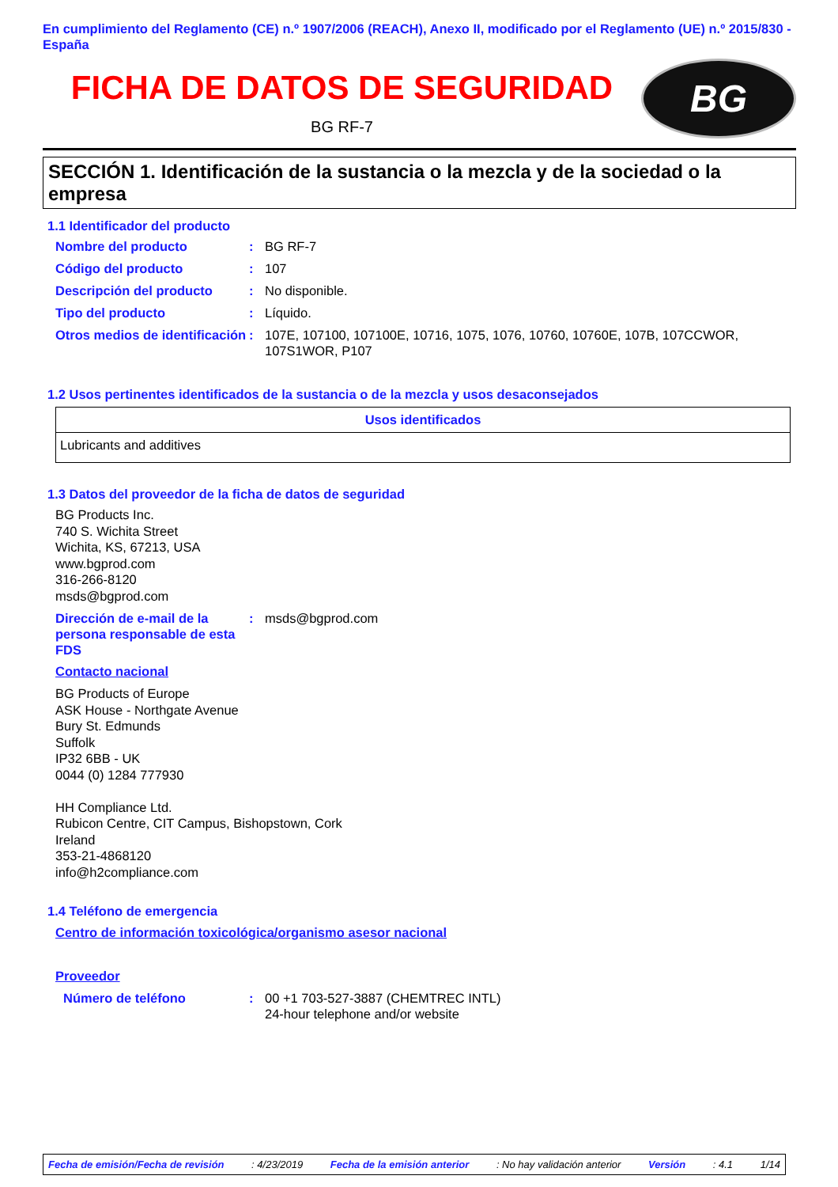En cumplimiento del Reglamento (CE) n.º 1907/2006 (REACH), Anexo II, modificado por el Reglamento (UE) n.º 2015/830 - España
FICHA DE DATOS DE SEGURIDAD
BG RF-7
BG
SECCIÓN 1. Identificación de la sustancia o la mezcla y de la sociedad o la empresa
1.1 Identificador del producto
Nombre del producto : BG RF-7
Código del producto : 107
Descripción del producto : No disponible.
Tipo del producto : Líquido.
Otros medios de identificación
: 107E, 107100, 107100E, 10716, 1075, 1076, 10760, 10760E, 107B, 107CCWOR, 107S1WOR, P107
1.2 Usos pertinentes identificados de la sustancia o de la mezcla y usos desaconsejados
| Usos identificados |
| --- |
| Lubricants and additives |
1.3 Datos del proveedor de la ficha de datos de seguridad
BG Products Inc.
740 S. Wichita Street
Wichita, KS, 67213, USA
www.bgprod.com
316-266-8120
msds@bgprod.com
Dirección de e-mail de la persona responsable de esta FDS
: msds@bgprod.com
Contacto nacional
BG Products of Europe
ASK House - Northgate Avenue
Bury St. Edmunds
Suffolk
IP32 6BB - UK
0044 (0) 1284 777930
HH Compliance Ltd.
Rubicon Centre, CIT Campus, Bishopstown, Cork
Ireland
353-21-4868120
info@h2compliance.com
1.4 Teléfono de emergencia
Centro de información toxicológica/organismo asesor nacional
Proveedor
Número de teléfono : 00 +1 703-527-3887 (CHEMTREC INTL)
24-hour telephone and/or website
Fecha de emisión/Fecha de revisión: 4/23/2019 Fecha de la emisión anterior: No hay validación anterior Versión: 4.1 1/14